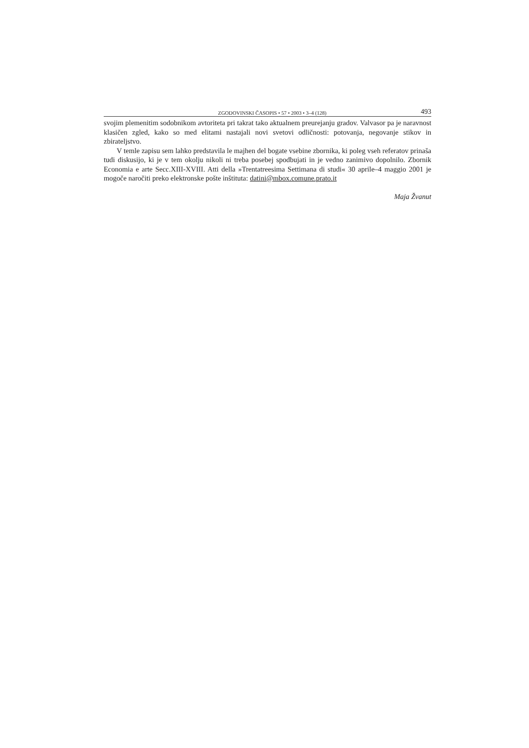ZGODOVINSKI ČASOPIS • 57 • 2003 • 3–4 (128) 493
svojim plemenitim sodobnikom avtoriteta pri takrat tako aktualnem preurejanju gradov. Valvasor pa je naravnost klasičen zgled, kako so med elitami nastajali novi svetovi odličnosti: potovanja, negovanje stikov in zbirateljstvo.
V temle zapisu sem lahko predstavila le majhen del bogate vsebine zbornika, ki poleg vseh referatov prinaša tudi diskusijo, ki je v tem okolju nikoli ni treba posebej spodbujati in je vedno zanimivo dopolnilo. Zbornik Economia e arte Secc.XIII-XVIII. Atti della »Trentatreesima Settimana di studi« 30 aprile–4 maggio 2001 je mogoče naročiti preko elektronske pošte inštituta: datini@mbox.comune.prato.it
Maja Žvanut